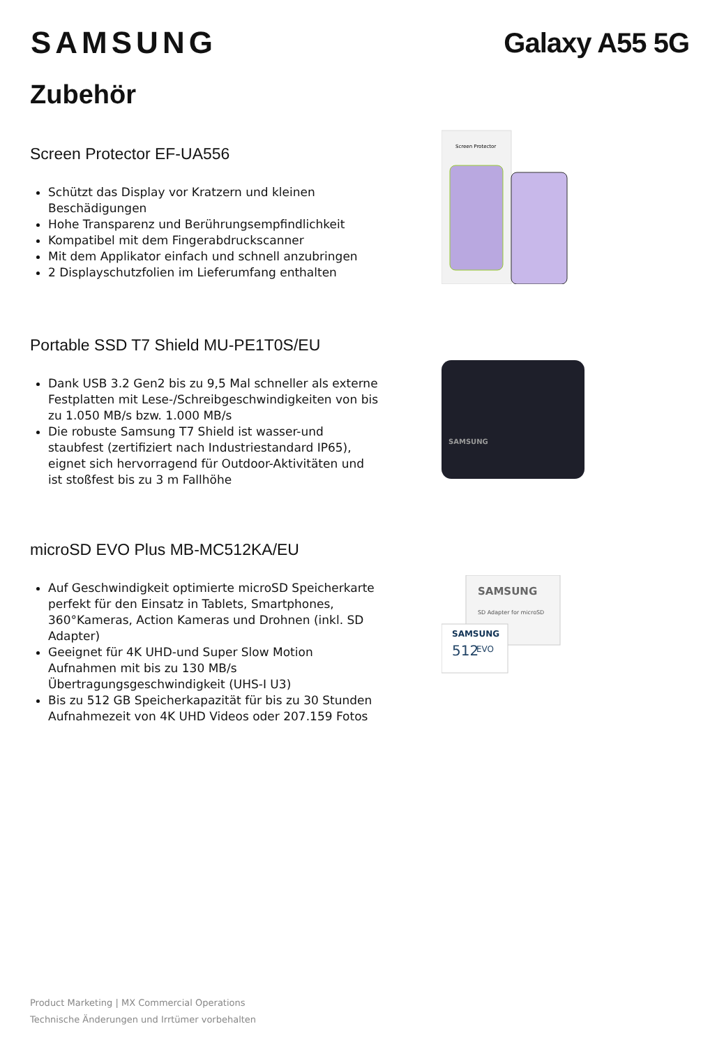SAMSUNG Galaxy A55 5G
Zubehör
Screen Protector EF-UA556
Schützt das Display vor Kratzern und kleinen Beschädigungen
Hohe Transparenz und Berührungsempfindlichkeit
Kompatibel mit dem Fingerabdruckscanner
Mit dem Applikator einfach und schnell anzubringen
2 Displayschutzfolien im Lieferumfang enthalten
Screen Protector
Portable SSD T7 Shield MU-PE1T0S/EU
Dank USB 3.2 Gen2 bis zu 9,5 Mal schneller als externe Festplatten mit Lese-/Schreibgeschwindigkeiten von bis zu 1.050 MB/s bzw. 1.000 MB/s
Die robuste Samsung T7 Shield ist wasser-und staubfest (zertifiziert nach Industriestandard IP65), eignet sich hervorragend für Outdoor-Aktivitäten und ist stoßfest bis zu 3 m Fallhöhe
SAMSUNG
microSD EVO Plus MB-MC512KA/EU
Auf Geschwindigkeit optimierte microSD Speicherkarte perfekt für den Einsatz in Tablets, Smartphones, 360°Kameras, Action Kameras und Drohnen (inkl. SD Adapter)
Geeignet für 4K UHD-und Super Slow Motion Aufnahmen mit bis zu 130 MB/s Übertragungsgeschwindigkeit (UHS-I U3)
Bis zu 512 GB Speicherkapazität für bis zu 30 Stunden Aufnahmezeit von 4K UHD Videos oder 207.159 Fotos
SAMSUNG
SD Adapter for microSD
SAMSUNG
512
EVO
Product Marketing | MX Commercial Operations
Technische Änderungen und Irrtümer vorbehalten